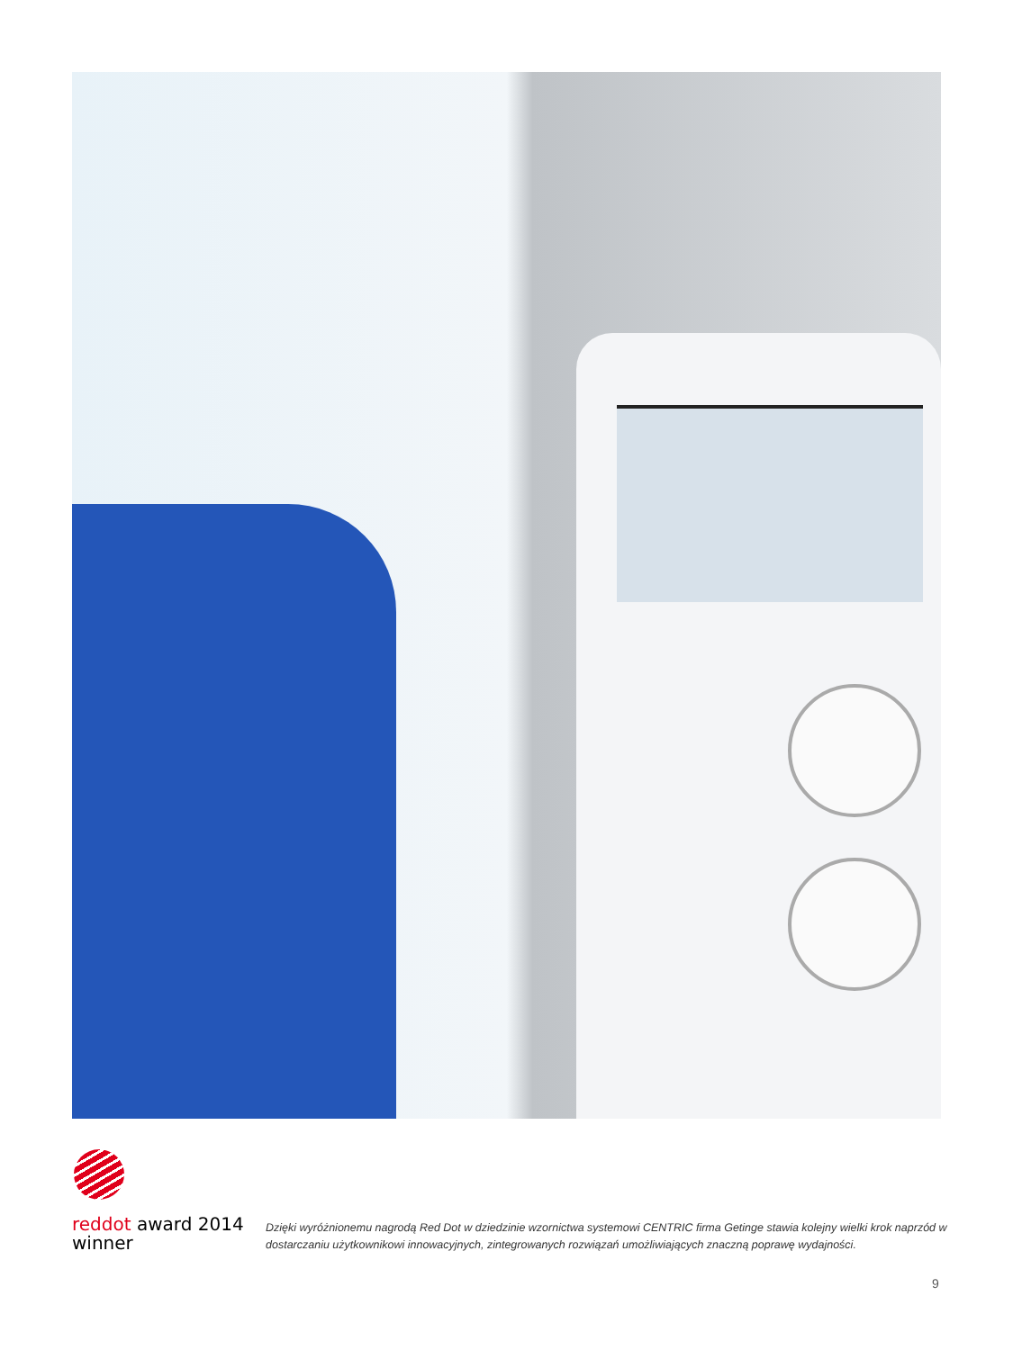reddot award 2014
winner
Dzięki wyróżnionemu nagrodą Red Dot w dziedzinie wzornictwa systemowi CENTRIC firma Getinge stawia kolejny wielki krok naprzód w dostarczaniu użytkownikowi innowacyjnych, zintegrowanych rozwiązań umożliwiających znaczną poprawę wydajności.
9